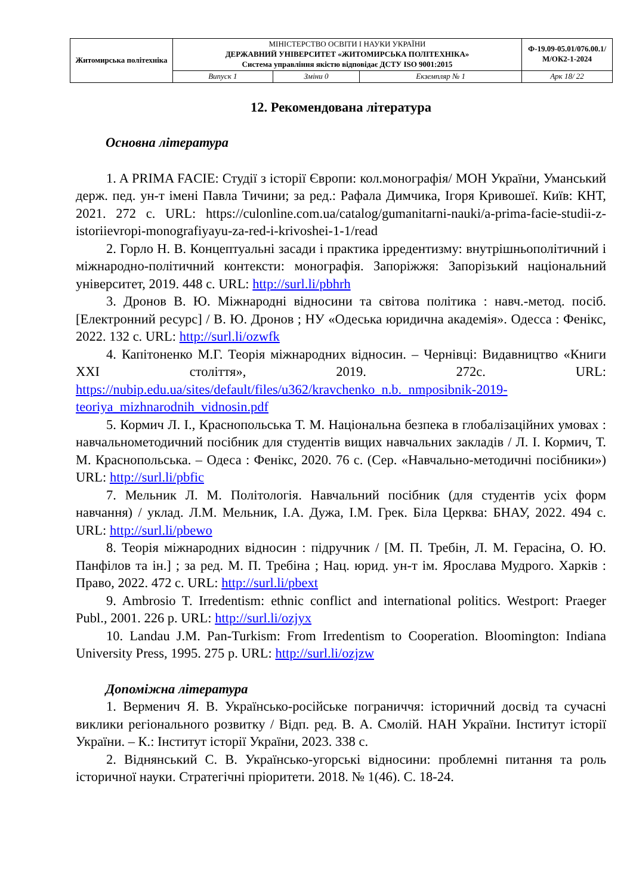| Житомирська політехніка | МІНІСТЕРСТВО ОСВІТИ І НАУКИ УКРАЇНИ ДЕРЖАВНИЙ УНІВЕРСИТЕТ «ЖИТОМИРСЬКА ПОЛІТЕХНІКА» Система управління якістю відповідає ДСТУ ISO 9001:2015 | | | Ф-19.09-05.01/076.00.1/М/ОК2-1-2024 |
| | Випуск 1 | Зміни 0 | Екземпляр № 1 | Арк 18/ 22 |
12. Рекомендована література
Основна література
1. A PRIMA FACIE: Студії з історії Європи: кол.монографія/ МОН України, Уманський держ. пед. ун-т імені Павла Тичини; за ред.: Рафала Димчика, Ігоря Кривошеї. Київ: КНТ, 2021. 272 с. URL: https://culonline.com.ua/catalog/gumanitarni-nauki/a-prima-facie-studii-z-istoriievropi-monografiyayu-za-red-i-krivoshei-1-1/read
2. Горло Н. В. Концептуальні засади і практика ірредентизму: внутрішньополітичний і міжнародно-політичний контексти: монографія. Запоріжжя: Запорізький національний університет, 2019. 448 с. URL: http://surl.li/pbhrh
3. Дронов В. Ю. Міжнародні відносини та світова політика : навч.-метод. посіб. [Електронний ресурс] / В. Ю. Дронов ; НУ «Одеська юридична академія». Одесса : Фенікс, 2022. 132 с. URL: http://surl.li/ozwfk
4. Капітоненко М.Г. Теорія міжнародних відносин. – Чернівці: Видавництво «Книги XXI століття», 2019. 272с. URL: https://nubip.edu.ua/sites/default/files/u362/kravchenko_n.b._nmposibnik-2019-teoriya_mizhnarodnih_vidnosin.pdf
5. Кормич Л. І., Краснопольська Т. М. Національна безпека в глобалізаційних умовах : навчальнометодичний посібник для студентів вищих навчальних закладів / Л. І. Кормич, Т. М. Краснопольська. – Одеса : Фенікс, 2020. 76 с. (Сер. «Навчально-методичні посібники») URL: http://surl.li/pbfic
7. Мельник Л. М. Політологія. Навчальний посібник (для студентів усіх форм навчання) / уклад. Л.М. Мельник, І.А. Дужа, І.М. Грек. Біла Церква: БНАУ, 2022. 494 с. URL: http://surl.li/pbewo
8. Теорія міжнародних відносин : підручник / [М. П. Требін, Л. М. Герасіна, О. Ю. Панфілов та ін.] ; за ред. М. П. Требіна ; Нац. юрид. ун-т ім. Ярослава Мудрого. Харків : Право, 2022. 472 с. URL: http://surl.li/pbext
9. Ambrosio T. Irredentism: ethnic conflict and international politics. Westport: Praeger Publ., 2001. 226 p. URL: http://surl.li/ozjyx
10. Landau J.M. Pan-Turkism: From Irredentism to Cooperation. Bloomington: Indiana University Press, 1995. 275 p. URL: http://surl.li/ozjzw
Допоміжна література
1. Верменич Я. В. Українсько-російське пограниччя: історичний досвід та сучасні виклики регіонального розвитку / Відп. ред. В. А. Смолій. НАН України. Інститут історії України. – К.: Інститут історії України, 2023. 338 с.
2. Віднянський С. В. Українсько-угорські відносини: проблемні питання та роль історичної науки. Стратегічні пріоритети. 2018. № 1(46). С. 18-24.